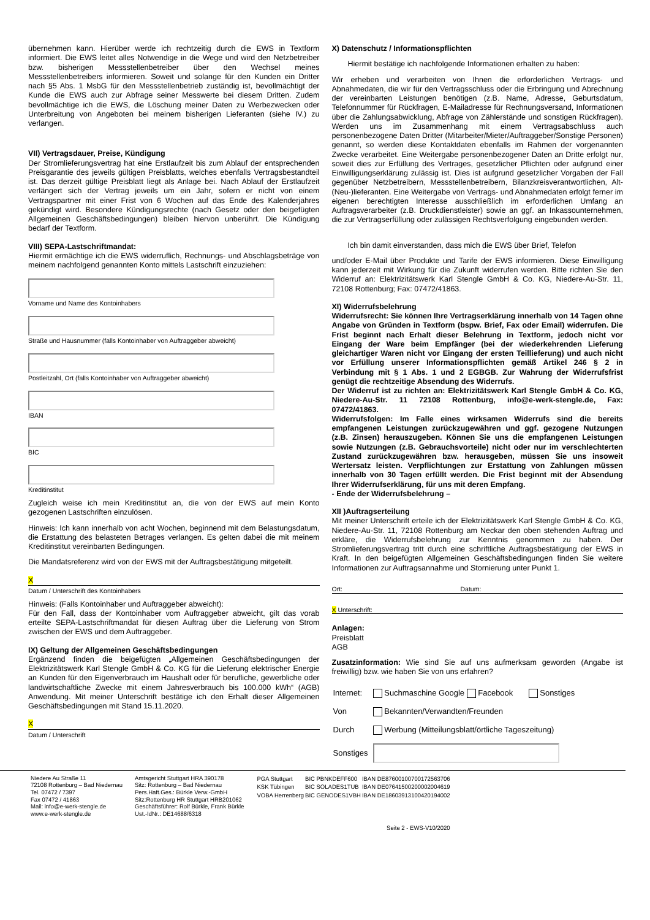übernehmen kann. Hierüber werde ich rechtzeitig durch die EWS in Textform informiert. Die EWS leitet alles Notwendige in die Wege und wird den Netzbetreiber bzw. bisherigen Messstellenbetreiber über den Wechsel meines Messstellenbetreibers informieren. Soweit und solange für den Kunden ein Dritter nach §5 Abs. 1 MsbG für den Messstellenbetrieb zuständig ist, bevollmächtigt der Kunde die EWS auch zur Abfrage seiner Messwerte bei diesem Dritten. Zudem bevollmächtige ich die EWS, die Löschung meiner Daten zu Werbezwecken oder Unterbreitung von Angeboten bei meinem bisherigen Lieferanten (siehe IV.) zu verlangen.
VII) Vertragsdauer, Preise, Kündigung
Der Stromlieferungsvertrag hat eine Erstlaufzeit bis zum Ablauf der entsprechenden Preisgarantie des jeweils gültigen Preisblatts, welches ebenfalls Vertragsbestandteil ist. Das derzeit gültige Preisblatt liegt als Anlage bei. Nach Ablauf der Erstlaufzeit verlängert sich der Vertrag jeweils um ein Jahr, sofern er nicht von einem Vertragspartner mit einer Frist von 6 Wochen auf das Ende des Kalenderjahres gekündigt wird. Besondere Kündigungsrechte (nach Gesetz oder den beigefügten Allgemeinen Geschäftsbedingungen) bleiben hiervon unberührt. Die Kündigung bedarf der Textform.
VIII) SEPA-Lastschriftmandat:
Hiermit ermächtige ich die EWS widerruflich, Rechnungs- und Abschlagsbeträge von meinem nachfolgend genannten Konto mittels Lastschrift einzuziehen:
Vorname und Name des Kontoinhabers
Straße und Hausnummer (falls Kontoinhaber von Auftraggeber abweicht)
Postleitzahl, Ort (falls Kontoinhaber von Auftraggeber abweicht)
IBAN
BIC
Kreditinstitut
Zugleich weise ich mein Kreditinstitut an, die von der EWS auf mein Konto gezogenen Lastschriften einzulösen.
Hinweis: Ich kann innerhalb von acht Wochen, beginnend mit dem Belastungsdatum, die Erstattung des belasteten Betrages verlangen. Es gelten dabei die mit meinem Kreditinstitut vereinbarten Bedingungen.
Die Mandatsreferenz wird von der EWS mit der Auftragsbestätigung mitgeteilt.
X
Datum / Unterschrift des Kontoinhabers
Hinweis: (Falls Kontoinhaber und Auftraggeber abweicht):
Für den Fall, dass der Kontoinhaber vom Auftraggeber abweicht, gilt das vorab erteilte SEPA-Lastschriftmandat für diesen Auftrag über die Lieferung von Strom zwischen der EWS und dem Auftraggeber.
IX) Geltung der Allgemeinen Geschäftsbedingungen
Ergänzend finden die beigefügten „Allgemeinen Geschäftsbedingungen der Elektrizitätswerk Karl Stengle GmbH & Co. KG für die Lieferung elektrischer Energie an Kunden für den Eigenverbrauch im Haushalt oder für berufliche, gewerbliche oder landwirtschaftliche Zwecke mit einem Jahresverbrauch bis 100.000 kWh“ (AGB) Anwendung. Mit meiner Unterschrift bestätige ich den Erhalt dieser Allgemeinen Geschäftsbedingungen mit Stand 15.11.2020.
X
Datum / Unterschrift
X) Datenschutz / Informationspflichten
Hiermit bestätige ich nachfolgende Informationen erhalten zu haben:
Wir erheben und verarbeiten von Ihnen die erforderlichen Vertrags- und Abnahmedaten, die wir für den Vertragsschluss oder die Erbringung und Abrechnung der vereinbarten Leistungen benötigen (z.B. Name, Adresse, Geburtsdatum, Telefonnummer für Rückfragen, E-Mailadresse für Rechnungsversand, Informationen über die Zahlungsabwicklung, Abfrage von Zählerstände und sonstigen Rückfragen). Werden uns im Zusammenhang mit einem Vertragsabschluss auch personenbezogene Daten Dritter (Mitarbeiter/Mieter/Auftraggeber/Sonstige Personen) genannt, so werden diese Kontaktdaten ebenfalls im Rahmen der vorgenannten Zwecke verarbeitet. Eine Weitergabe personenbezogener Daten an Dritte erfolgt nur, soweit dies zur Erfüllung des Vertrages, gesetzlicher Pflichten oder aufgrund einer Einwilligungserklärung zulässig ist. Dies ist aufgrund gesetzlicher Vorgaben der Fall gegenüber Netzbetreibern, Messstellenbetreibern, Bilanzkreisverantwortlichen, Alt-(Neu-)lieferanten. Eine Weitergabe von Vertrags- und Abnahmedaten erfolgt ferner im eigenen berechtigten Interesse ausschließlich im erforderlichen Umfang an Auftragsverarbeiter (z.B. Druckdienstleister) sowie an ggf. an Inkassounternehmen, die zur Vertragserfüllung oder zulässigen Rechtsverfolgung eingebunden werden.
Ich bin damit einverstanden, dass mich die EWS über Brief, Telefon
und/oder E-Mail über Produkte und Tarife der EWS informieren. Diese Einwilligung kann jederzeit mit Wirkung für die Zukunft widerrufen werden. Bitte richten Sie den Widerruf an: Elektrizitätswerk Karl Stengle GmbH & Co. KG, Niedere-Au-Str. 11, 72108 Rottenburg; Fax: 07472/41863.
XI) Widerrufsbelehrung
Widerrufsrecht: Sie können Ihre Vertragserklärung innerhalb von 14 Tagen ohne Angabe von Gründen in Textform (bspw. Brief, Fax oder Email) widerrufen. Die Frist beginnt nach Erhalt dieser Belehrung in Textform, jedoch nicht vor Eingang der Ware beim Empfänger (bei der wiederkehrenden Lieferung gleichartiger Waren nicht vor Eingang der ersten Teillieferung) und auch nicht vor Erfüllung unserer Informationspflichten gemäß Artikel 246 § 2 in Verbindung mit § 1 Abs. 1 und 2 EGBGB. Zur Wahrung der Widerrufsfrist genügt die rechtzeitige Absendung des Widerrufs.
Der Widerruf ist zu richten an: Elektrizitätswerk Karl Stengle GmbH & Co. KG, Niedere-Au-Str. 11 72108 Rottenburg, info@e-werk-stengle.de, Fax: 07472/41863.
Widerrufsfolgen: Im Falle eines wirksamen Widerrufs sind die bereits empfangenen Leistungen zurückzugewähren und ggf. gezogene Nutzungen (z.B. Zinsen) herauszugeben. Können Sie uns die empfangenen Leistungen sowie Nutzungen (z.B. Gebrauchsvorteile) nicht oder nur im verschlechterten Zustand zurückzugewähren bzw. herausgeben, müssen Sie uns insoweit Wertersatz leisten. Verpflichtungen zur Erstattung von Zahlungen müssen innerhalb von 30 Tagen erfüllt werden. Die Frist beginnt mit der Absendung Ihrer Widerrufserklärung, für uns mit deren Empfang.
- Ende der Widerrufsbelehrung –
XII )Auftragserteilung
Mit meiner Unterschrift erteile ich der Elektrizitätswerk Karl Stengle GmbH & Co. KG, Niedere-Au-Str. 11, 72108 Rottenburg am Neckar den oben stehenden Auftrag und erkläre, die Widerrufsbelehrung zur Kenntnis genommen zu haben. Der Stromlieferungsvertrag tritt durch eine schriftliche Auftragsbestätigung der EWS in Kraft. In den beigefügten Allgemeinen Geschäftsbedingungen finden Sie weitere Informationen zur Auftragsannahme und Stornierung unter Punkt 1.
Ort: Datum:
X Unterschrift:
Anlagen:
Preisblatt
AGB
Zusatzinformation: Wie sind Sie auf uns aufmerksam geworden (Angabe ist freiwillig) bzw. wie haben Sie von uns erfahren?
| Internet: | Suchmaschine Google Facebook Sonstiges |
| Von | Bekannten/Verwandten/Freunden |
| Durch | Werbung (Mitteilungsblatt/örtliche Tageszeitung) |
| Sonstiges | |
Niedere Au Straße 11
72108 Rottenburg – Bad Niedernau
Tel. 07472 / 7397
Fax 07472 / 41863
Mail: info@e-werk-stengle.de
www.e-werk-stengle.de
Amtsgericht Stuttgart HRA 390178
Sitz: Rottenburg – Bad Niedernau
Pers.Haft.Ges.: Bürkle Verw.-GmbH
Sitz:Rottenburg HR Stuttgart HRB201062
Geschäftsführer: Rolf Bürkle, Frank Bürkle
Ust.-IdNr.: DE14688/6318
| PGA Stuttgart | BIC PBNKDEFF600 | IBAN DE87600100700172563706 |
| KSK Tübingen | BIC SOLADES1TUB | IBAN DE07641500200002004619 |
| VOBA Herrenberg | BIC GENODES1VBH | IBAN DE18603913100420194002 |
| Seite 2 - EWS-V10/2020 | | |